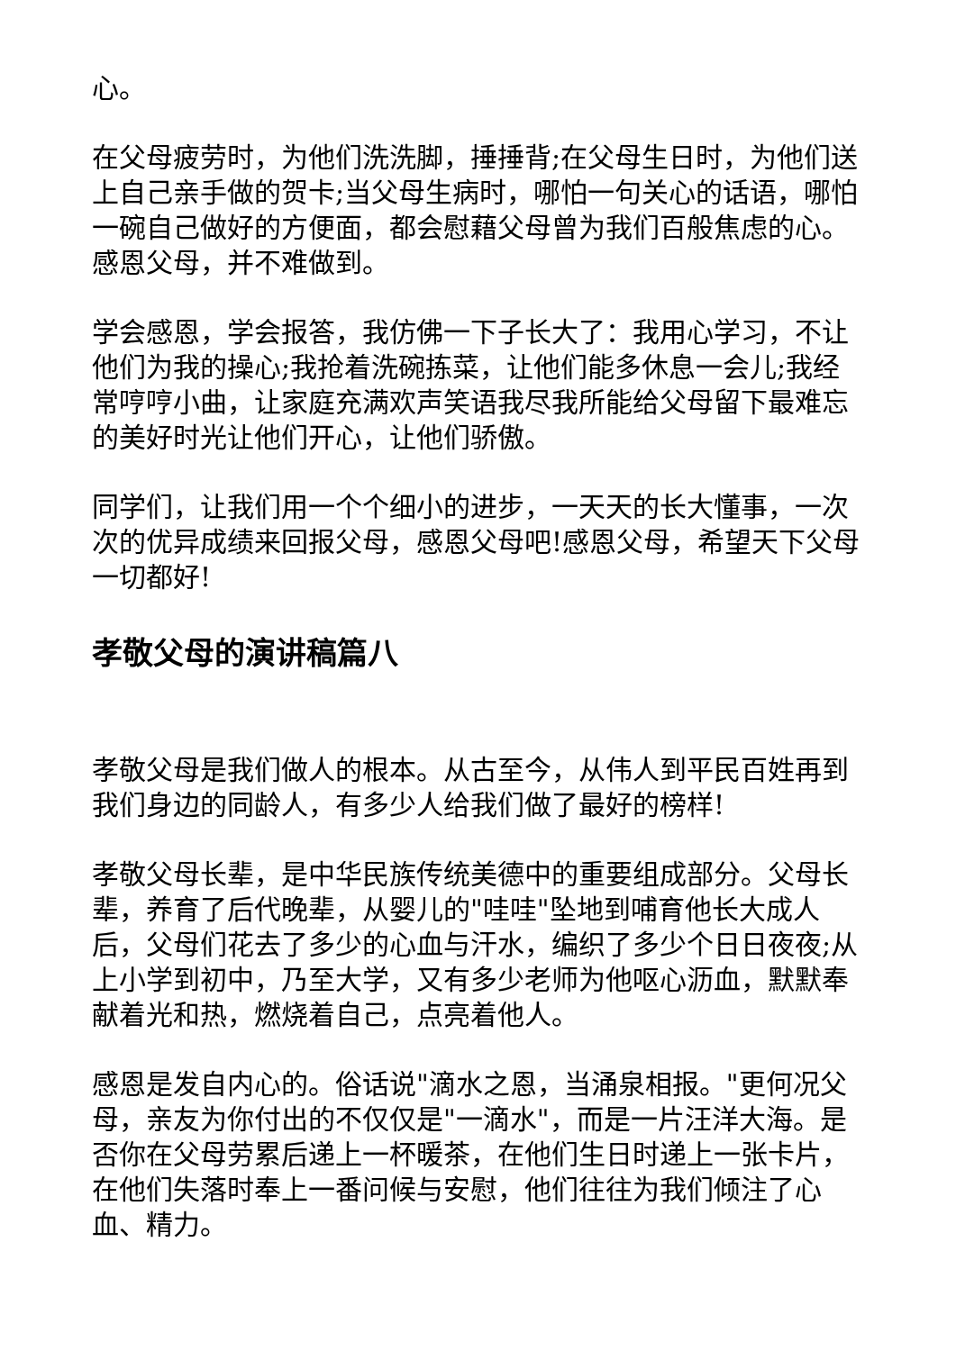心。
在父母疲劳时，为他们洗洗脚，捶捶背;在父母生日时，为他们送上自己亲手做的贺卡;当父母生病时，哪怕一句关心的话语，哪怕一碗自己做好的方便面，都会慰藉父母曾为我们百般焦虑的心。感恩父母，并不难做到。
学会感恩，学会报答，我仿佛一下子长大了：我用心学习，不让他们为我的操心;我抢着洗碗拣菜，让他们能多休息一会儿;我经常哼哼小曲，让家庭充满欢声笑语我尽我所能给父母留下最难忘的美好时光让他们开心，让他们骄傲。
同学们，让我们用一个个细小的进步，一天天的长大懂事，一次次的优异成绩来回报父母，感恩父母吧!感恩父母，希望天下父母一切都好!
孝敬父母的演讲稿篇八
孝敬父母是我们做人的根本。从古至今，从伟人到平民百姓再到我们身边的同龄人，有多少人给我们做了最好的榜样!
孝敬父母长辈，是中华民族传统美德中的重要组成部分。父母长辈，养育了后代晚辈，从婴儿的"哇哇"坠地到哺育他长大成人后，父母们花去了多少的心血与汗水，编织了多少个日日夜夜;从上小学到初中，乃至大学，又有多少老师为他呕心沥血，默默奉献着光和热，燃烧着自己，点亮着他人。
感恩是发自内心的。俗话说"滴水之恩，当涌泉相报。"更何况父母，亲友为你付出的不仅仅是"一滴水"，而是一片汪洋大海。是否你在父母劳累后递上一杯暖茶，在他们生日时递上一张卡片，在他们失落时奉上一番问候与安慰，他们往往为我们倾注了心血、精力。